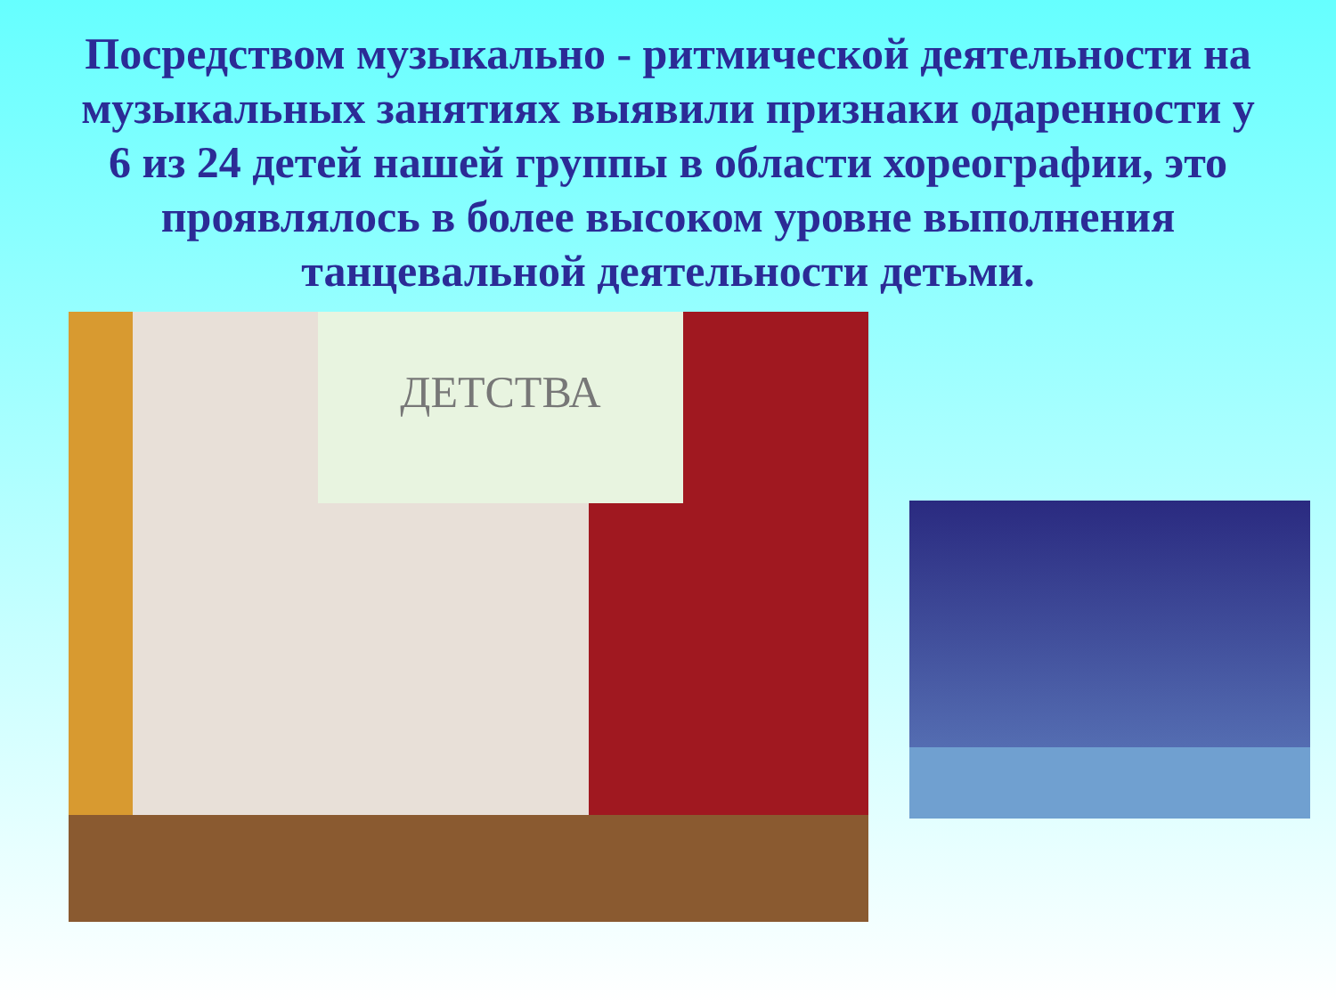Посредством музыкально - ритмической деятельности на музыкальных занятиях выявили признаки одаренности у 6 из 24 детей нашей группы в области хореографии, это проявлялось в более высоком уровне выполнения танцевальной деятельности детьми.
ДЕТСТВА